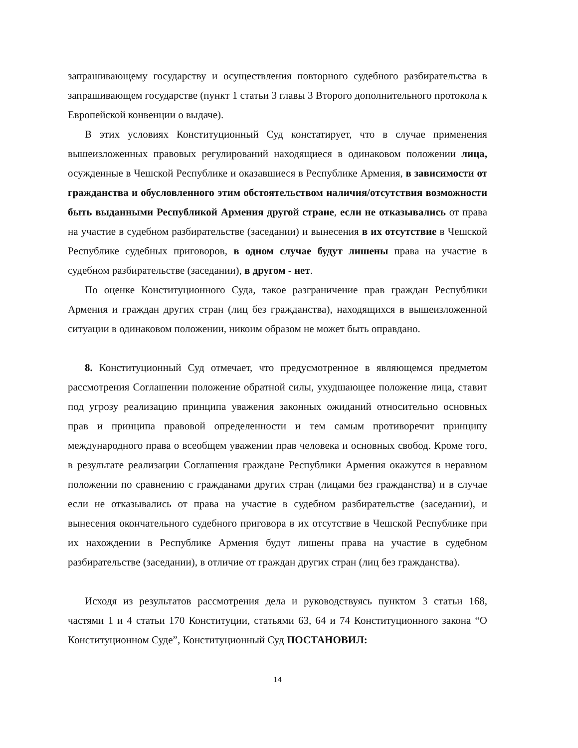запрашивающему государству и осуществления повторного судебного разбирательства в запрашивающем государстве (пункт 1 статьи 3 главы 3 Второго дополнительного протокола к Европейской конвенции о выдаче).
В этих условиях Конституционный Суд констатирует, что в случае применения вышеизложенных правовых регулирований находящиеся в одинаковом положении лица, осужденные в Чешской Республике и оказавшиеся в Республике Армения, в зависимости от гражданства и обусловленного этим обстоятельством наличия/отсутствия возможности быть выданными Республикой Армения другой стране, если не отказывались от права на участие в судебном разбирательстве (заседании) и вынесения в их отсутствие в Чешской Республике судебных приговоров, в одном случае будут лишены права на участие в судебном разбирательстве (заседании), в другом - нет.
По оценке Конституционного Суда, такое разграничение прав граждан Республики Армения и граждан других стран (лиц без гражданства), находящихся в вышеизложенной ситуации в одинаковом положении, никоим образом не может быть оправдано.
8. Конституционный Суд отмечает, что предусмотренное в являющемся предметом рассмотрения Соглашении положение обратной силы, ухудшающее положение лица, ставит под угрозу реализацию принципа уважения законных ожиданий относительно основных прав и принципа правовой определенности и тем самым противоречит принципу международного права о всеобщем уважении прав человека и основных свобод. Кроме того, в результате реализации Соглашения граждане Республики Армения окажутся в неравном положении по сравнению с гражданами других стран (лицами без гражданства) и в случае если не отказывались от права на участие в судебном разбирательстве (заседании), и вынесения окончательного судебного приговора в их отсутствие в Чешской Республике при их нахождении в Республике Армения будут лишены права на участие в судебном разбирательстве (заседании), в отличие от граждан других стран (лиц без гражданства).
Исходя из результатов рассмотрения дела и руководствуясь пунктом 3 статьи 168, частями 1 и 4 статьи 170 Конституции, статьями 63, 64 и 74 Конституционного закона “О Конституционном Суде”, Конституционный Суд ПОСТАНОВИЛ:
14